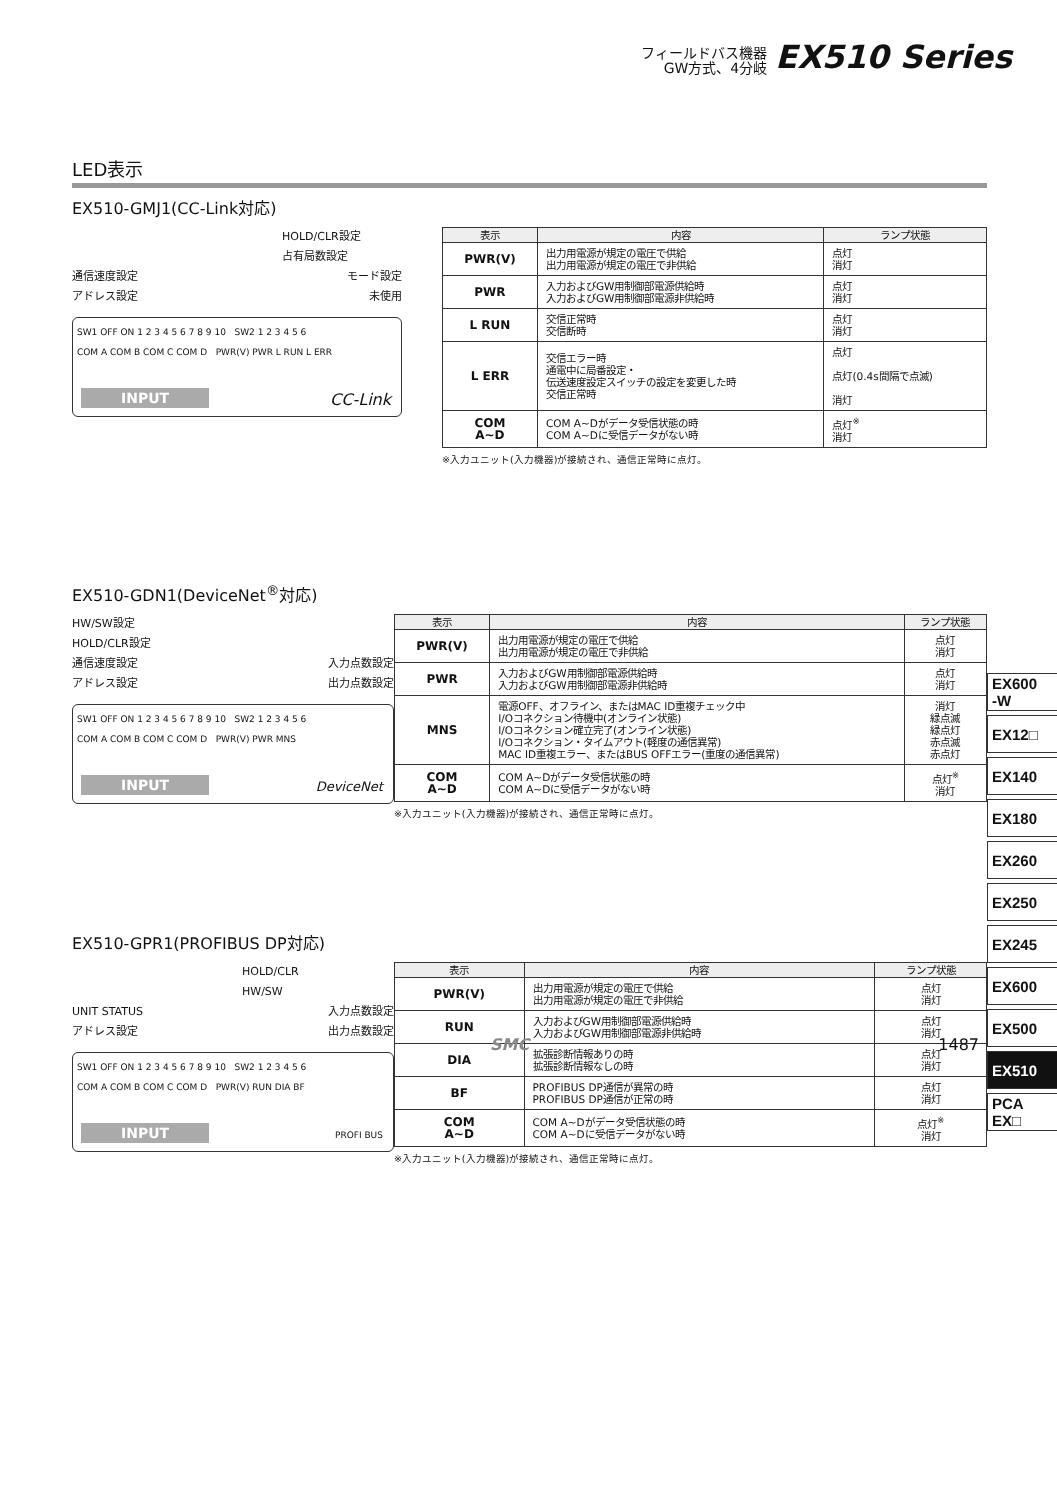フィールドバス機器
GW方式、4分岐
EX510 Series
LED表示
EX510-GMJ1(CC-Link対応)
HOLD/CLR設定
占有局数設定
通信速度設定 モード設定
アドレス設定 未使用
SW1 OFF ON 1 2 3 4 5 6 7 8 9 10 SW2 1 2 3 4 5 6
COM A COM B COM C COM D PWR(V) PWR L RUN L ERR
INPUT CC-Link
| 表示 | 内容 | ランプ状態 |
| --- | --- | --- |
| PWR(V) | 出力用電源が規定の電圧で供給 出力用電源が規定の電圧で非供給 | 点灯 消灯 |
| PWR | 入力およびGW用制御部電源供給時 入力およびGW用制御部電源非供給時 | 点灯 消灯 |
| L RUN | 交信正常時 交信断時 | 点灯 消灯 |
| L ERR | 交信エラー時 通電中に局番設定・ 伝送速度設定スイッチの設定を変更した時 交信正常時 | 点灯 点灯(0.4s間隔で点滅) 消灯 |
| COM A~D | COM A~Dがデータ受信状態の時 COM A~Dに受信データがない時 | 点灯<sup>※</sup> 消灯 |
※入力ユニット(入力機器)が接続され、通信正常時に点灯。
EX510-GDN1(DeviceNet<sup>®</sup>対応)
HW/SW設定
HOLD/CLR設定
通信速度設定 入力点数設定
アドレス設定 出力点数設定
SW1 OFF ON 1 2 3 4 5 6 7 8 9 10 SW2 1 2 3 4 5 6
COM A COM B COM C COM D PWR(V) PWR MNS
INPUT DeviceNet
| 表示 | 内容 | ランプ状態 |
| --- | --- | --- |
| PWR(V) | 出力用電源が規定の電圧で供給 出力用電源が規定の電圧で非供給 | 点灯 消灯 |
| PWR | 入力およびGW用制御部電源供給時 入力およびGW用制御部電源非供給時 | 点灯 消灯 |
| MNS | 電源OFF、オフライン、またはMAC ID重複チェック中 I/Oコネクション待機中(オンライン状態) I/Oコネクション確立完了(オンライン状態) I/Oコネクション・タイムアウト(軽度の通信異常) MAC ID重複エラー、またはBUS OFFエラー(重度の通信異常) | 消灯 緑点滅 緑点灯 赤点滅 赤点灯 |
| COM A~D | COM A~Dがデータ受信状態の時 COM A~Dに受信データがない時 | 点灯<sup>※</sup> 消灯 |
※入力ユニット(入力機器)が接続され、通信正常時に点灯。
EX510-GPR1(PROFIBUS DP対応)
HOLD/CLR
HW/SW
UNIT STATUS 入力点数設定
アドレス設定 出力点数設定
SW1 OFF ON 1 2 3 4 5 6 7 8 9 10 SW2 1 2 3 4 5 6
COM A COM B COM C COM D PWR(V) RUN DIA BF
INPUT PROFI BUS
| 表示 | 内容 | ランプ状態 |
| --- | --- | --- |
| PWR(V) | 出力用電源が規定の電圧で供給 出力用電源が規定の電圧で非供給 | 点灯 消灯 |
| RUN | 入力およびGW用制御部電源供給時 入力およびGW用制御部電源非供給時 | 点灯 消灯 |
| DIA | 拡張診断情報ありの時 拡張診断情報なしの時 | 点灯 消灯 |
| BF | PROFIBUS DP通信が異常の時 PROFIBUS DP通信が正常の時 | 点灯 消灯 |
| COM A~D | COM A~Dがデータ受信状態の時 COM A~Dに受信データがない時 | 点灯<sup>※</sup> 消灯 |
※入力ユニット(入力機器)が接続され、通信正常時に点灯。
EX600
-W
EX12□
EX140
EX180
EX260
EX250
EX245
EX600
EX500
EX510
PCA
EX□
SMC 1487